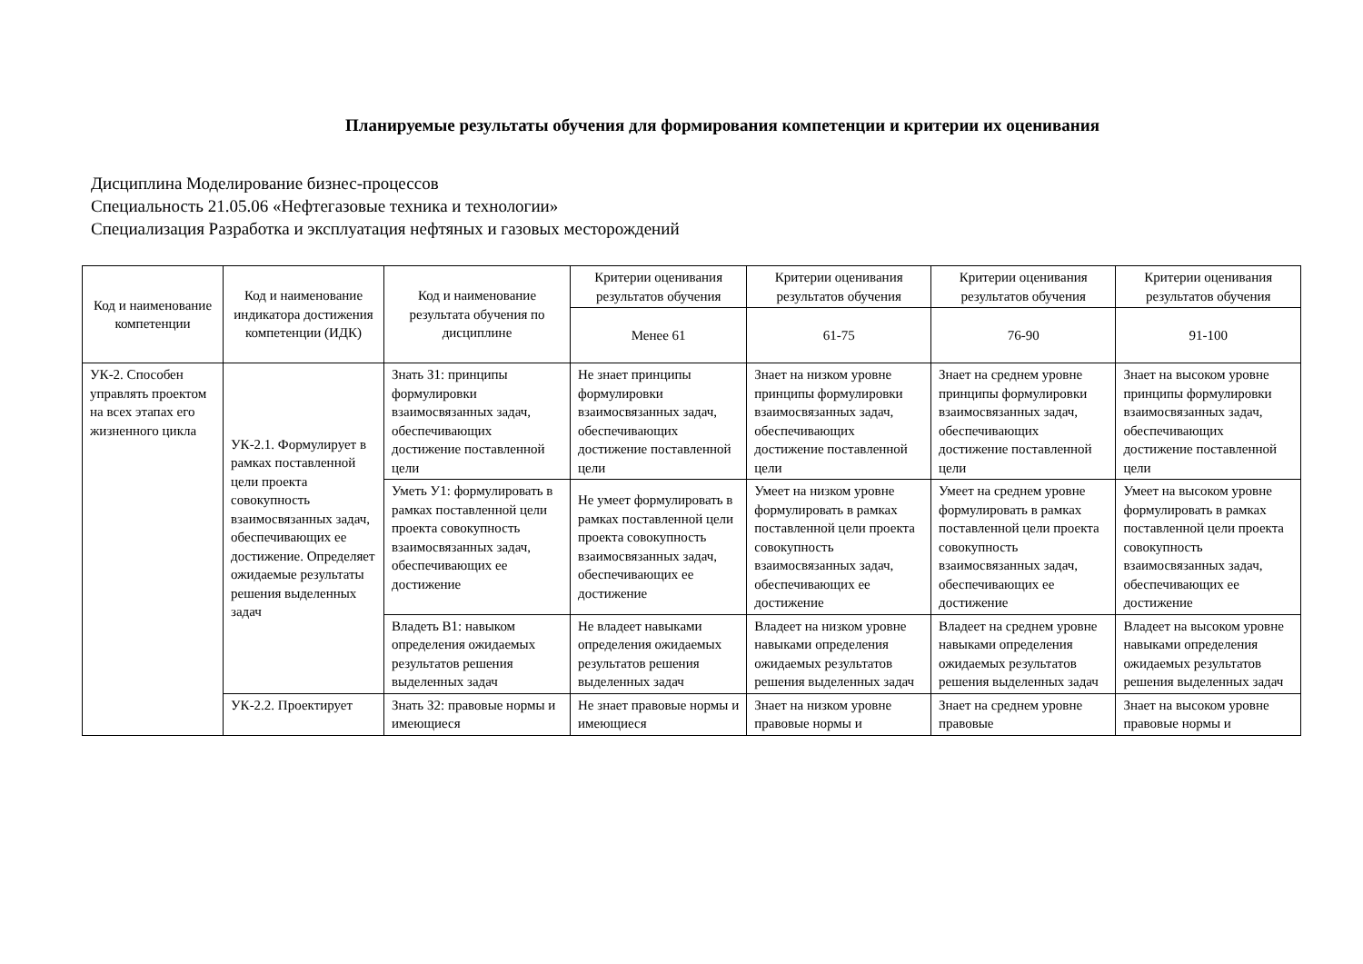Планируемые результаты обучения для формирования компетенции и критерии их оценивания
Дисциплина Моделирование бизнес-процессов
Специальность 21.05.06 «Нефтегазовые техника и технологии»
Специализация Разработка и эксплуатация нефтяных и газовых месторождений
| Код и наименование компетенции | Код и наименование индикатора достижения компетенции (ИДК) | Код и наименование результата обучения по дисциплине | Критерии оценивания результатов обучения | Критерии оценивания результатов обучения | Критерии оценивания результатов обучения | Критерии оценивания результатов обучения |
| --- | --- | --- | --- | --- | --- | --- |
| | | | Менее 61 | 61-75 | 76-90 | 91-100 |
| УК-2. Способен управлять проектом на всех этапах его жизненного цикла | УК-2.1. Формулирует в рамках поставленной цели проекта совокупность взаимосвязанных задач, обеспечивающих ее достижение. Определяет ожидаемые результаты решения выделенных задач | Знать З1: принципы формулировки взаимосвязанных задач, обеспечивающих достижение поставленной цели | Не знает принципы формулировки взаимосвязанных задач, обеспечивающих достижение поставленной цели | Знает на низком уровне принципы формулировки взаимосвязанных задач, обеспечивающих достижение поставленной цели | Знает на среднем уровне принципы формулировки взаимосвязанных задач, обеспечивающих достижение поставленной цели | Знает на высоком уровне принципы формулировки взаимосвязанных задач, обеспечивающих достижение поставленной цели |
| | | Уметь У1: формулировать в рамках поставленной цели проекта совокупность взаимосвязанных задач, обеспечивающих ее достижение | Не умеет формулировать в рамках поставленной цели проекта совокупность взаимосвязанных задач, обеспечивающих ее достижение | Умеет на низком уровне формулировать в рамках поставленной цели проекта совокупность взаимосвязанных задач, обеспечивающих ее достижение | Умеет на среднем уровне формулировать в рамках поставленной цели проекта совокупность взаимосвязанных задач, обеспечивающих ее достижение | Умеет на высоком уровне формулировать в рамках поставленной цели проекта совокупность взаимосвязанных задач, обеспечивающих ее достижение |
| | | Владеть В1: навыком определения ожидаемых результатов решения выделенных задач | Не владеет навыками определения ожидаемых результатов решения выделенных задач | Владеет на низком уровне навыками определения ожидаемых результатов решения выделенных задач | Владеет на среднем уровне навыками определения ожидаемых результатов решения выделенных задач | Владеет на высоком уровне навыками определения ожидаемых результатов решения выделенных задач |
| | УК-2.2. Проектирует | Знать З2: правовые нормы и имеющиеся | Не знает правовые нормы и имеющиеся | Знает на низком уровне правовые нормы и | Знает на среднем уровне правовые | Знает на высоком уровне правовые нормы и |